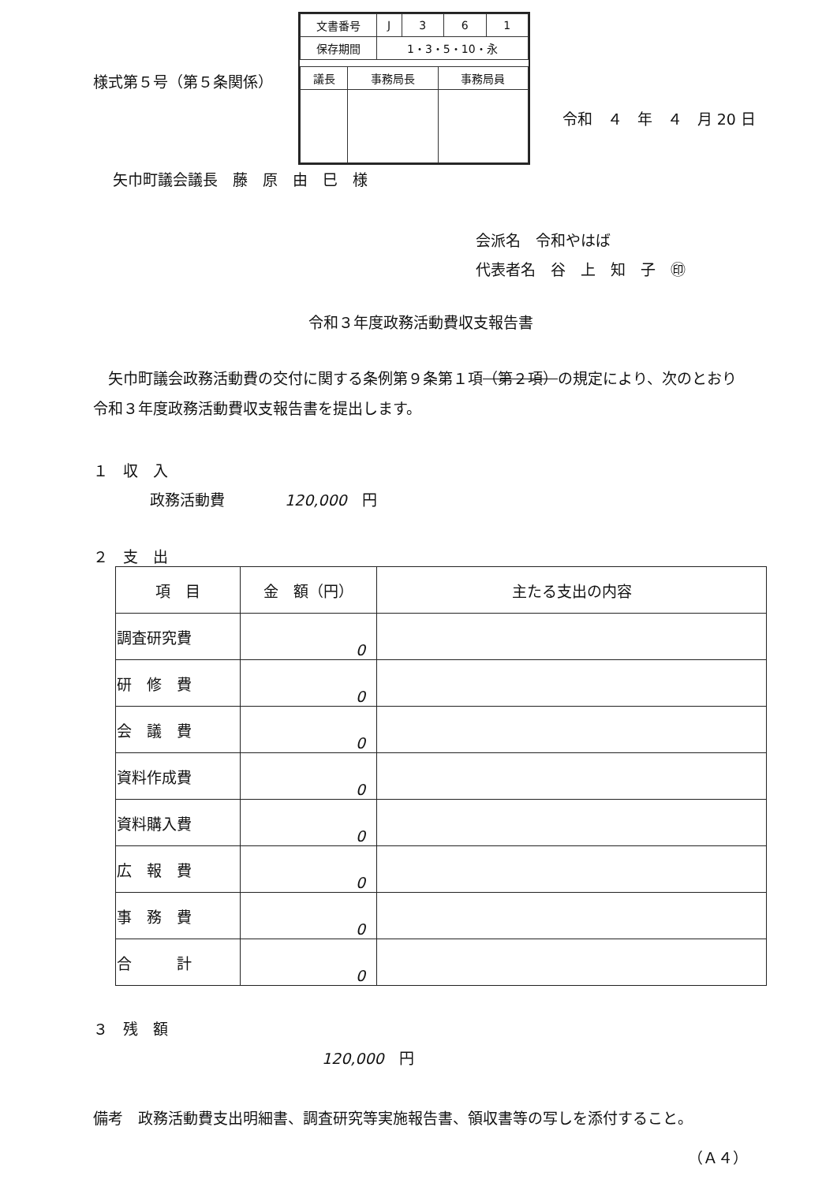| 文書番号 | J | 3 | 6 | 1 |
| 保存期間 | 1・3・5・10・永 | | | |
| 議長 | 事務局長 | 事務局員 |
様式第５号（第５条関係）
令和　４　年　４　月 20 日
矢巾町議会議長　藤　原　由　巳　様
会派名　令和やはば
代表者名　谷　上　知　子　㊞
令和３年度政務活動費収支報告書
矢巾町議会政務活動費の交付に関する条例第９条第１項（第２項）の規定により、次のとおり令和３年度政務活動費収支報告書を提出します。
１　収　入
政務活動費　　　　120,000　円
２　支　出
| 項 目 | 金 額（円） | 主たる支出の内容 |
| --- | --- | --- |
| 調査研究費 | 0 | |
| 研 修 費 | 0 | |
| 会 議 費 | 0 | |
| 資料作成費 | 0 | |
| 資料購入費 | 0 | |
| 広 報 費 | 0 | |
| 事 務 費 | 0 | |
| 合 計 | 0 | |
３　残　額
120,000　円
備考　政務活動費支出明細書、調査研究等実施報告書、領収書等の写しを添付すること。
（Ａ４）